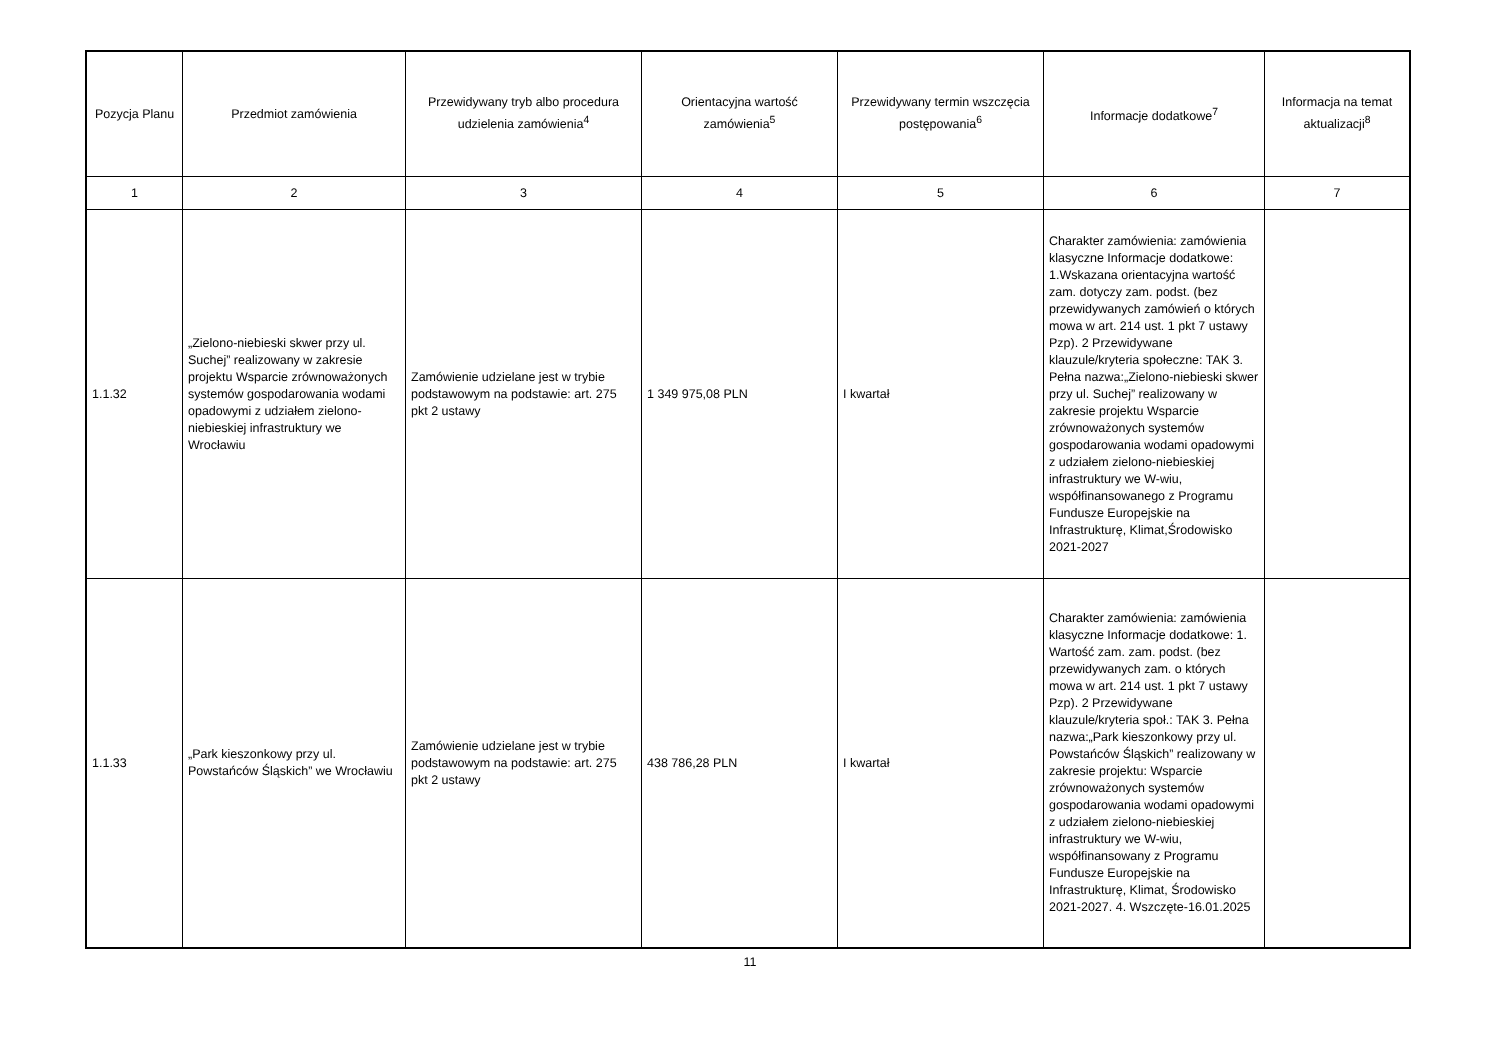| Pozycja Planu | Przedmiot zamówienia | Przewidywany tryb albo procedura udzielenia zamówienia<sup>4</sup> | Orientacyjna wartość zamówienia<sup>5</sup> | Przewidywany termin wszczęcia postępowania<sup>6</sup> | Informacje dodatkowe<sup>7</sup> | Informacja na temat aktualizacji<sup>8</sup> |
| --- | --- | --- | --- | --- | --- | --- |
| 1 | 2 | 3 | 4 | 5 | 6 | 7 |
| 1.1.32 | „Zielono-niebieski skwer przy ul. Suchej” realizowany w zakresie projektu Wsparcie zrównoważonych systemów gospodarowania wodami opadowymi z udziałem zielono-niebieskiej infrastruktury we Wrocławiu | Zamówienie udzielane jest w trybie podstawowym na podstawie: art. 275 pkt 2 ustawy | 1 349 975,08 PLN | I kwartał | Charakter zamówienia: zamówienia klasyczne Informacje dodatkowe: 1.Wskazana orientacyjna wartość zam. dotyczy zam. podst. (bez przewidywanych zamówień o których mowa w art. 214 ust. 1 pkt 7 ustawy Pzp). 2 Przewidywane klauzule/kryteria społeczne: TAK 3. Pełna nazwa:„Zielono-niebieski skwer przy ul. Suchej” realizowany w zakresie projektu Wsparcie zrównoważonych systemów gospodarowania wodami opadowymi z udziałem zielono-niebieskiej infrastruktury we W-wiu, współfinansowanego z Programu Fundusze Europejskie na Infrastrukturę, Klimat,Środowisko 2021-2027 | |
| 1.1.33 | „Park kieszonkowy przy ul. Powstańców Śląskich” we Wrocławiu | Zamówienie udzielane jest w trybie podstawowym na podstawie: art. 275 pkt 2 ustawy | 438 786,28 PLN | I kwartał | Charakter zamówienia: zamówienia klasyczne Informacje dodatkowe: 1. Wartość zam. zam. podst. (bez przewidywanych zam. o których mowa w art. 214 ust. 1 pkt 7 ustawy Pzp). 2 Przewidywane klauzule/kryteria społ.: TAK 3. Pełna nazwa:„Park kieszonkowy przy ul. Powstańców Śląskich” realizowany w zakresie projektu: Wsparcie zrównoważonych systemów gospodarowania wodami opadowymi z udziałem zielono-niebieskiej infrastruktury we W-wiu, współfinansowany z Programu Fundusze Europejskie na Infrastrukturę, Klimat, Środowisko 2021-2027. 4. Wszczęte-16.01.2025 | |
11